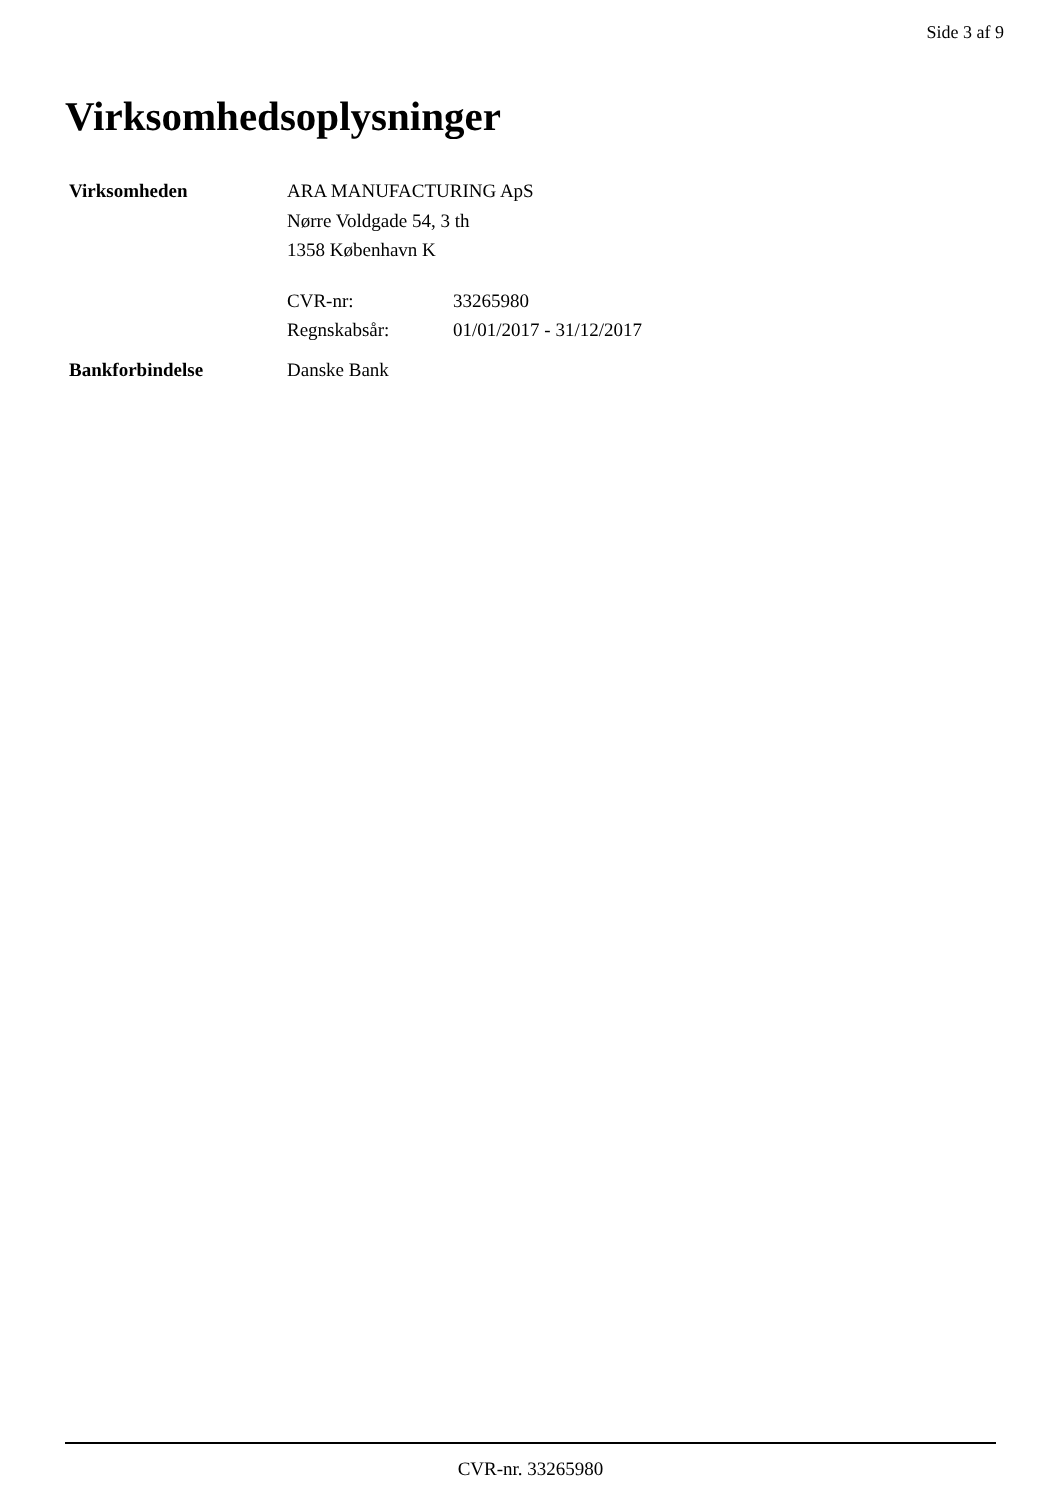Side 3 af 9
Virksomhedsoplysninger
Virksomheden ARA MANUFACTURING ApS
Nørre Voldgade 54, 3 th
1358 København K
CVR-nr: 33265980
Regnskabsår: 01/01/2017 - 31/12/2017
Bankforbindelse Danske Bank
CVR-nr. 33265980